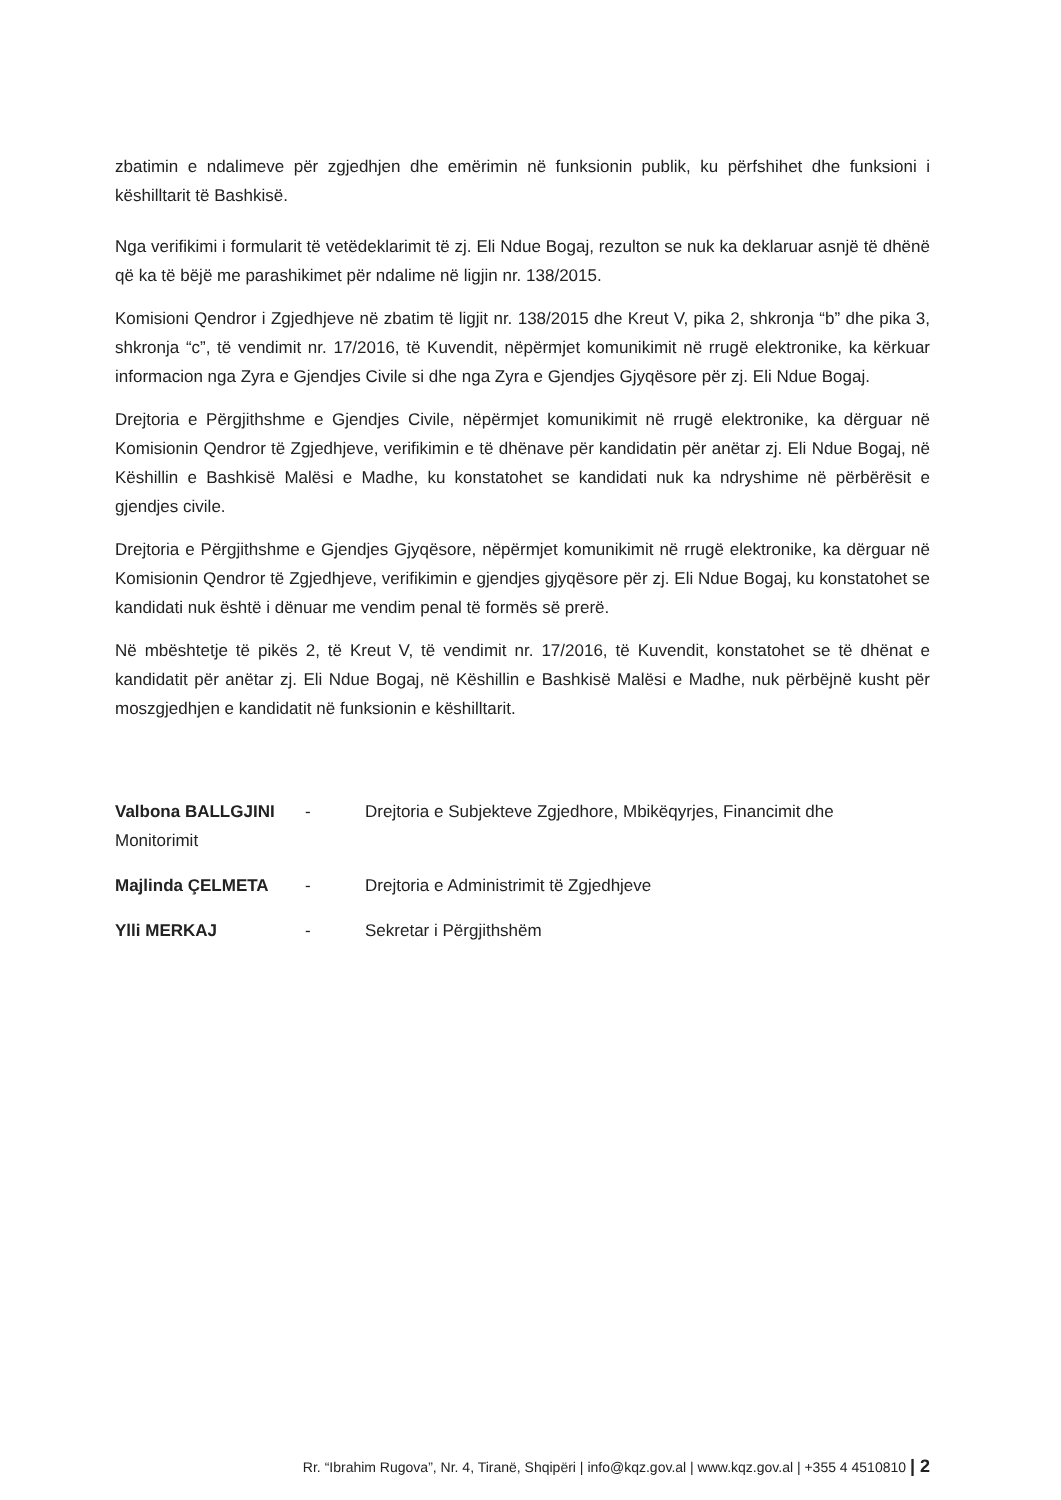zbatimin e ndalimeve për zgjedhjen dhe emërimin në funksionin publik, ku përfshihet dhe funksioni i këshilltarit të Bashkisë.
Nga verifikimi i formularit të vetëdeklarimit të zj. Eli Ndue Bogaj, rezulton se nuk ka deklaruar asnjë të dhënë që ka të bëjë me parashikimet për ndalime në ligjin nr. 138/2015.
Komisioni Qendror i Zgjedhjeve në zbatim të ligjit nr. 138/2015 dhe Kreut V, pika 2, shkronja “b” dhe pika 3, shkronja “c”, të vendimit nr. 17/2016, të Kuvendit, nëpërmjet komunikimit në rrugë elektronike, ka kërkuar informacion nga Zyra e Gjendjes Civile si dhe nga Zyra e Gjendjes Gjyqësore për zj. Eli Ndue Bogaj.
Drejtoria e Përgjithshme e Gjendjes Civile, nëpërmjet komunikimit në rrugë elektronike, ka dërguar në Komisionin Qendror të Zgjedhjeve, verifikimin e të dhënave për kandidatin për anëtar zj. Eli Ndue Bogaj, në Këshillin e Bashkisë Malësi e Madhe, ku konstatohet se kandidati nuk ka ndryshime në përbërësit e gjendjes civile.
Drejtoria e Përgjithshme e Gjendjes Gjyqësore, nëpërmjet komunikimit në rrugë elektronike, ka dërguar në Komisionin Qendror të Zgjedhjeve, verifikimin e gjendjes gjyqësore për zj. Eli Ndue Bogaj, ku konstatohet se kandidati nuk është i dënuar me vendim penal të formës së prerë.
Në mbështetje të pikës 2, të Kreut V, të vendimit nr. 17/2016, të Kuvendit, konstatohet se të dhënat e kandidatit për anëtar zj. Eli Ndue Bogaj, në Këshillin e Bashkisë Malësi e Madhe, nuk përbëjnë kusht për moszgjedhjen e kandidatit në funksionin e këshilltarit.
Valbona BALLGJINI - Drejtoria e Subjekteve Zgjedhore, Mbikëqyrjes, Financimit dhe
Monitorimit
Majlinda ÇELMETA - Drejtoria e Administrimit të Zgjedhjeve
Ylli MERKAJ - Sekretar i Përgjithshëm
Rr. “Ibrahim Rugova”, Nr. 4, Tiranë, Shqipëri | info@kqz.gov.al | www.kqz.gov.al | +355 4 4510810 | 2